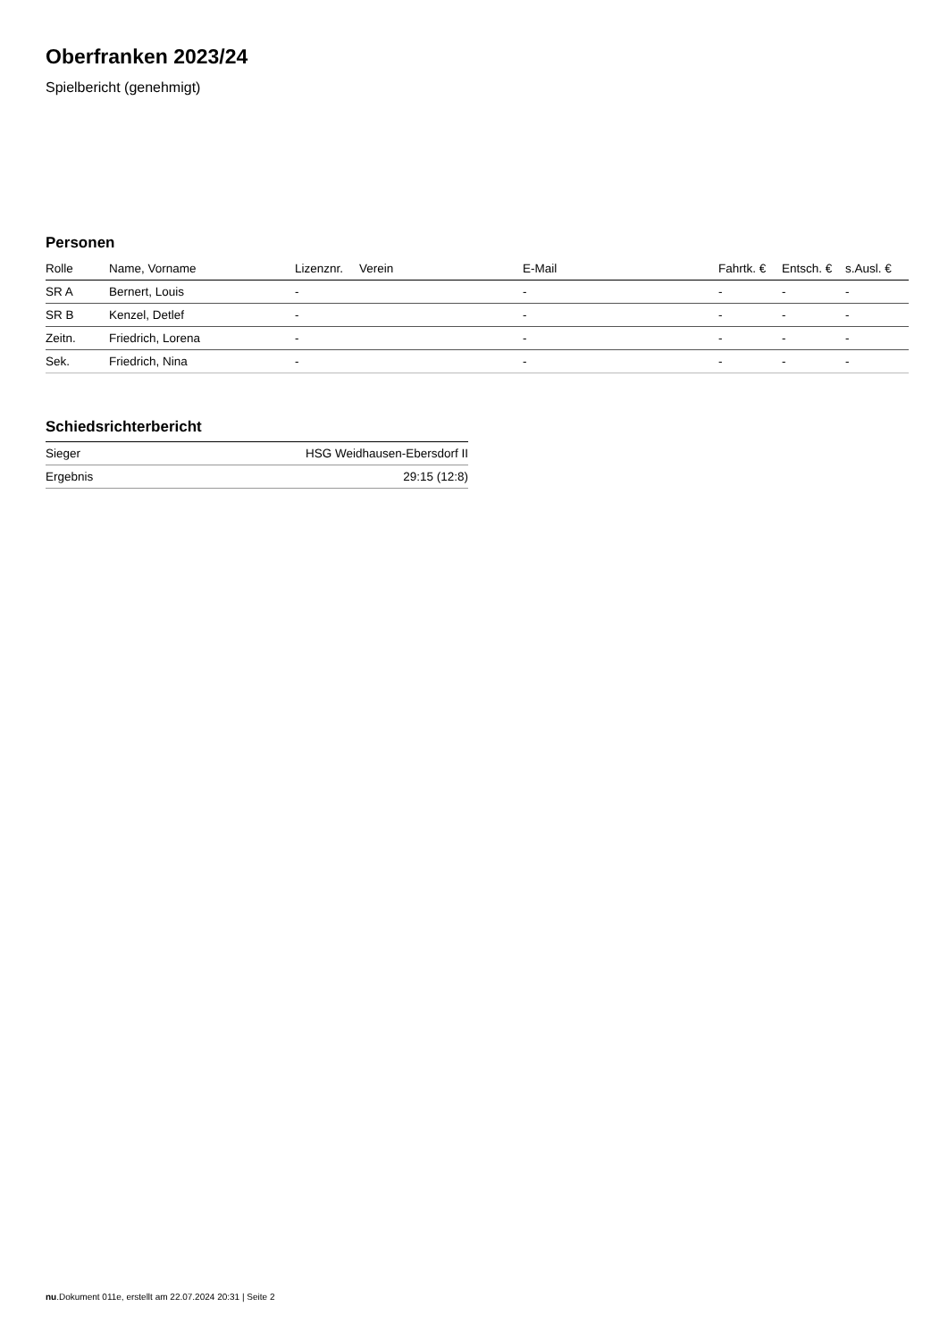Oberfranken 2023/24
Spielbericht (genehmigt)
Personen
| Rolle | Name, Vorname | Lizenznr. | Verein | E-Mail | Fahrtk. € | Entsch. € | s.Ausl. € |
| --- | --- | --- | --- | --- | --- | --- | --- |
| SR A | Bernert, Louis | - | | - | - | - | - |
| SR B | Kenzel, Detlef | - | | - | - | - | - |
| Zeitn. | Friedrich, Lorena | - | | - | - | - | - |
| Sek. | Friedrich, Nina | - | | - | - | - | - |
Schiedsrichterbericht
| Sieger | HSG Weidhausen-Ebersdorf II |
| Ergebnis | 29:15 (12:8) |
nu.Dokument 011e, erstellt am 22.07.2024 20:31 | Seite 2